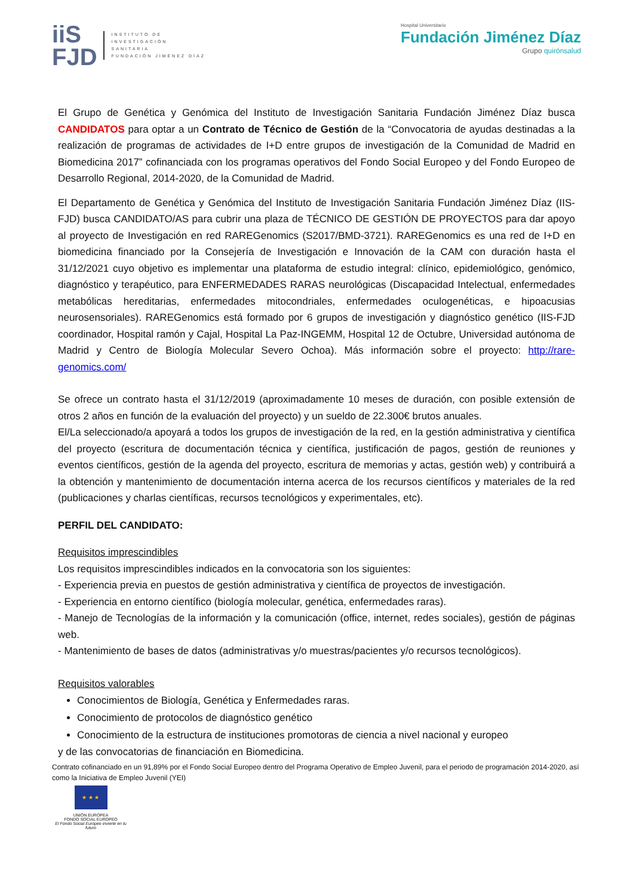iiS
FJD
INSTITUTO DE
INVESTIGACIÓN
SANITARIA
FUNDACIÓN JIMÉNEZ DÍAZ
Hospital Universitario
Fundación Jiménez Díaz
Grupo quirónsalud
El Grupo de Genética y Genómica del Instituto de Investigación Sanitaria Fundación Jiménez Díaz busca CANDIDATOS para optar a un Contrato de Técnico de Gestión de la “Convocatoria de ayudas destinadas a la realización de programas de actividades de I+D entre grupos de investigación de la Comunidad de Madrid en Biomedicina 2017” cofinanciada con los programas operativos del Fondo Social Europeo y del Fondo Europeo de Desarrollo Regional, 2014-2020, de la Comunidad de Madrid.
El Departamento de Genética y Genómica del Instituto de Investigación Sanitaria Fundación Jiménez Díaz (IIS-FJD) busca CANDIDATO/AS para cubrir una plaza de TÉCNICO DE GESTIÓN DE PROYECTOS para dar apoyo al proyecto de Investigación en red RAREGenomics (S2017/BMD-3721). RAREGenomics es una red de I+D en biomedicina financiado por la Consejería de Investigación e Innovación de la CAM con duración hasta el 31/12/2021 cuyo objetivo es implementar una plataforma de estudio integral: clínico, epidemiológico, genómico, diagnóstico y terapéutico, para ENFERMEDADES RARAS neurológicas (Discapacidad Intelectual, enfermedades metabólicas hereditarias, enfermedades mitocondriales, enfermedades oculogenéticas, e hipoacusias neurosensoriales). RAREGenomics está formado por 6 grupos de investigación y diagnóstico genético (IIS-FJD coordinador, Hospital ramón y Cajal, Hospital La Paz-INGEMM, Hospital 12 de Octubre, Universidad autónoma de Madrid y Centro de Biología Molecular Severo Ochoa). Más información sobre el proyecto: http://rare-genomics.com/
Se ofrece un contrato hasta el 31/12/2019 (aproximadamente 10 meses de duración, con posible extensión de otros 2 años en función de la evaluación del proyecto) y un sueldo de 22.300€ brutos anuales.
El/La seleccionado/a apoyará a todos los grupos de investigación de la red, en la gestión administrativa y científica del proyecto (escritura de documentación técnica y científica, justificación de pagos, gestión de reuniones y eventos científicos, gestión de la agenda del proyecto, escritura de memorias y actas, gestión web) y contribuirá a la obtención y mantenimiento de documentación interna acerca de los recursos científicos y materiales de la red (publicaciones y charlas científicas, recursos tecnológicos y experimentales, etc).
PERFIL DEL CANDIDATO:
Requisitos imprescindibles
Los requisitos imprescindibles indicados en la convocatoria son los siguientes:
- Experiencia previa en puestos de gestión administrativa y científica de proyectos de investigación.
- Experiencia en entorno científico (biología molecular, genética, enfermedades raras).
- Manejo de Tecnologías de la información y la comunicación (office, internet, redes sociales), gestión de páginas web.
- Mantenimiento de bases de datos (administrativas y/o muestras/pacientes y/o recursos tecnológicos).
Requisitos valorables
Conocimientos de Biología, Genética y Enfermedades raras.
Conocimiento de protocolos de diagnóstico genético
Conocimiento de la estructura de instituciones promotoras de ciencia a nivel nacional y europeo
y de las convocatorias de financiación en Biomedicina.
Contrato cofinanciado en un 91,89% por el Fondo Social Europeo dentro del Programa Operativo de Empleo Juvenil, para el periodo de programación 2014-2020, así como la Iniciativa de Empleo Juvenil (YEI)
★ ★ ★
UNIÓN EUROPEA
FONDO SOCIAL EUROPEO
El Fondo Social Europeo invierte en tu futuro